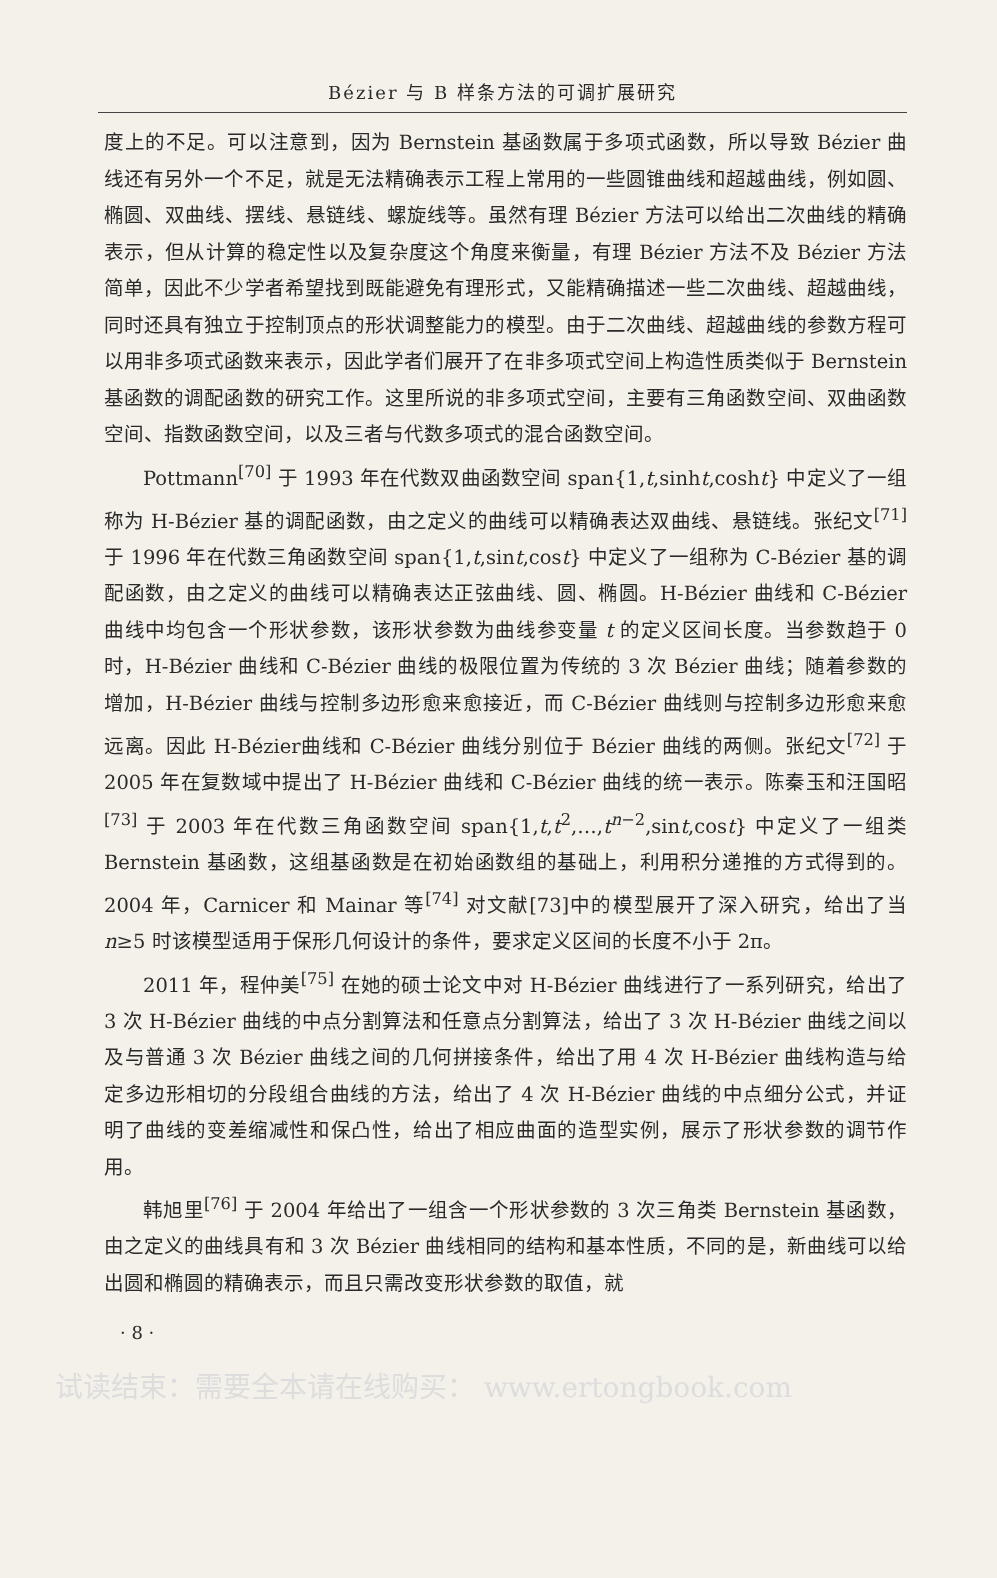Bézier 与 B 样条方法的可调扩展研究
度上的不足。可以注意到，因为 Bernstein 基函数属于多项式函数，所以导致 Bézier 曲线还有另外一个不足，就是无法精确表示工程上常用的一些圆锥曲线和超越曲线，例如圆、椭圆、双曲线、摆线、悬链线、螺旋线等。虽然有理 Bézier 方法可以给出二次曲线的精确表示，但从计算的稳定性以及复杂度这个角度来衡量，有理 Bézier 方法不及 Bézier 方法简单，因此不少学者希望找到既能避免有理形式，又能精确描述一些二次曲线、超越曲线，同时还具有独立于控制顶点的形状调整能力的模型。由于二次曲线、超越曲线的参数方程可以用非多项式函数来表示，因此学者们展开了在非多项式空间上构造性质类似于 Bernstein 基函数的调配函数的研究工作。这里所说的非多项式空间，主要有三角函数空间、双曲函数空间、指数函数空间，以及三者与代数多项式的混合函数空间。
Pottmann<sup>[70]</sup> 于 1993 年在代数双曲函数空间 span{1,t,sinht,cosht} 中定义了一组称为 H-Bézier 基的调配函数，由之定义的曲线可以精确表达双曲线、悬链线。张纪文<sup>[71]</sup> 于 1996 年在代数三角函数空间 span{1,t,sint,cost} 中定义了一组称为 C-Bézier 基的调配函数，由之定义的曲线可以精确表达正弦曲线、圆、椭圆。H-Bézier 曲线和 C-Bézier 曲线中均包含一个形状参数，该形状参数为曲线参变量 t 的定义区间长度。当参数趋于 0 时，H-Bézier 曲线和 C-Bézier 曲线的极限位置为传统的 3 次 Bézier 曲线；随着参数的增加，H-Bézier 曲线与控制多边形愈来愈接近，而 C-Bézier 曲线则与控制多边形愈来愈远离。因此 H-Bézier曲线和 C-Bézier 曲线分别位于 Bézier 曲线的两侧。张纪文<sup>[72]</sup> 于 2005 年在复数域中提出了 H-Bézier 曲线和 C-Bézier 曲线的统一表示。陈秦玉和汪国昭<sup>[73]</sup> 于 2003 年在代数三角函数空间 span{1,t,t<sup>2</sup>,…,t<sup>n−2</sup>,sint,cost} 中定义了一组类 Bernstein 基函数，这组基函数是在初始函数组的基础上，利用积分递推的方式得到的。2004 年，Carnicer 和 Mainar 等<sup>[74]</sup> 对文献[73]中的模型展开了深入研究，给出了当 n≥5 时该模型适用于保形几何设计的条件，要求定义区间的长度不小于 2π。
2011 年，程仲美<sup>[75]</sup> 在她的硕士论文中对 H-Bézier 曲线进行了一系列研究，给出了 3 次 H-Bézier 曲线的中点分割算法和任意点分割算法，给出了 3 次 H-Bézier 曲线之间以及与普通 3 次 Bézier 曲线之间的几何拼接条件，给出了用 4 次 H-Bézier 曲线构造与给定多边形相切的分段组合曲线的方法，给出了 4 次 H-Bézier 曲线的中点细分公式，并证明了曲线的变差缩减性和保凸性，给出了相应曲面的造型实例，展示了形状参数的调节作用。
韩旭里<sup>[76]</sup> 于 2004 年给出了一组含一个形状参数的 3 次三角类 Bernstein 基函数，由之定义的曲线具有和 3 次 Bézier 曲线相同的结构和基本性质，不同的是，新曲线可以给出圆和椭圆的精确表示，而且只需改变形状参数的取值，就
· 8 ·
试读结束：需要全本请在线购买： www.ertongbook.com